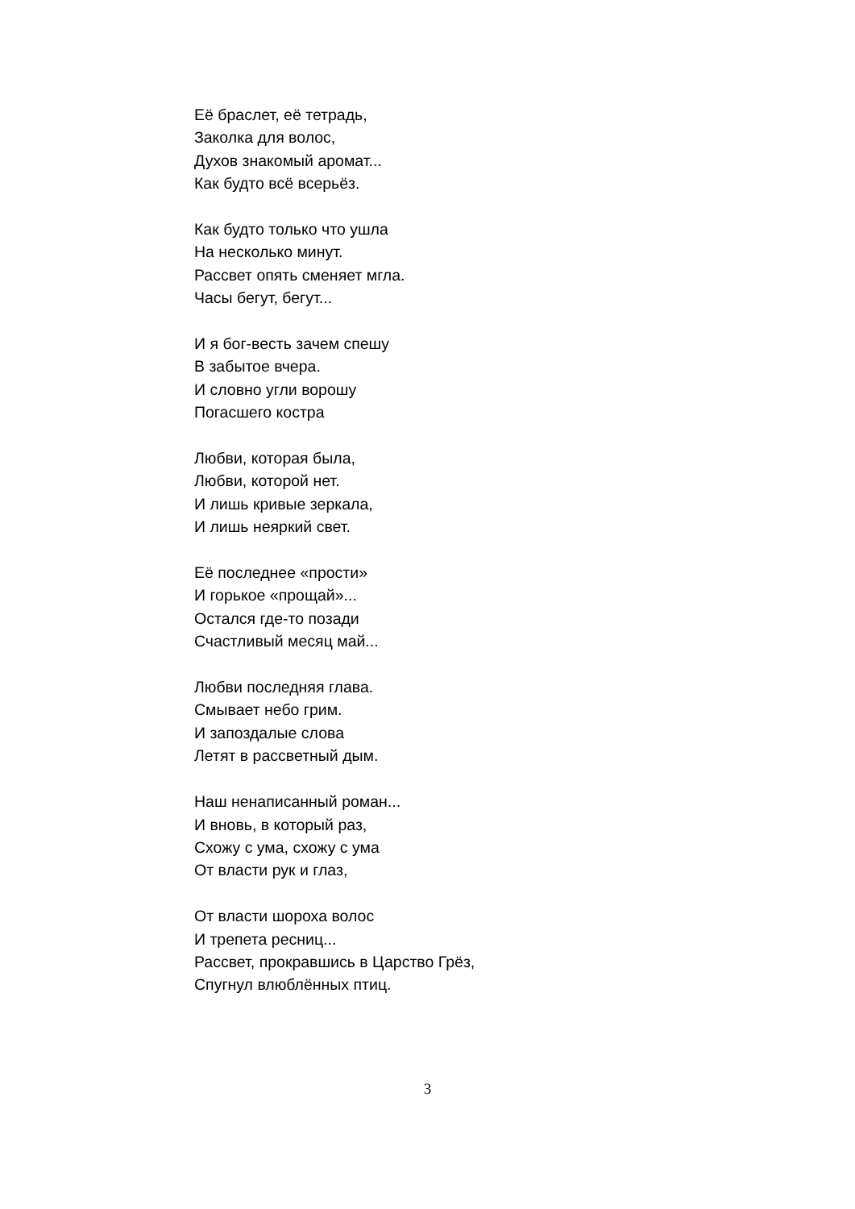Её браслет, её тетрадь,
Заколка для волос,
Духов знакомый аромат...
Как будто всё всерьёз.
Как будто только что ушла
На несколько минут.
Рассвет опять сменяет мгла.
Часы бегут, бегут...
И я бог-весть зачем спешу
В забытое вчера.
И словно угли ворошу
Погасшего костра
Любви, которая была,
Любви, которой нет.
И лишь кривые зеркала,
И лишь неяркий свет.
Её последнее «прости»
И горькое «прощай»...
Остался где-то позади
Счастливый месяц май...
Любви последняя глава.
Смывает небо грим.
И запоздалые слова
Летят в рассветный дым.
Наш ненаписанный роман...
И вновь, в который раз,
Схожу с ума, схожу с ума
От власти рук и глаз,
От власти шороха волос
И трепета ресниц...
Рассвет, прокравшись в Царство Грёз,
Спугнул влюблённых птиц.
3